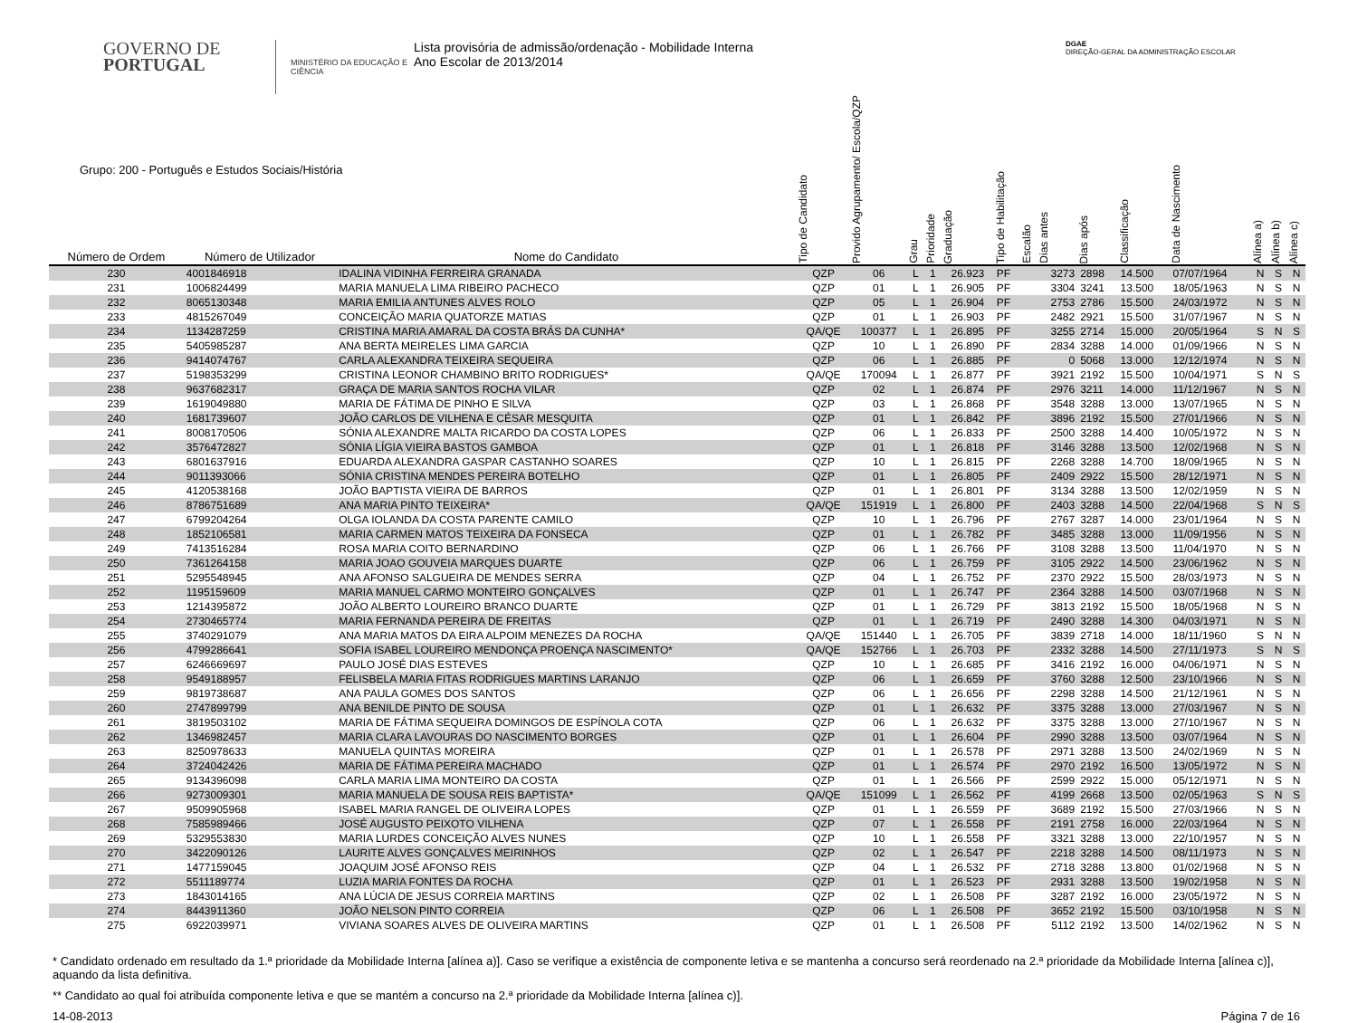GOVERNO DE
PORTUGAL
MINISTÉRIO DA EDUCAÇÃO E CIÊNCIA
Lista provisória de admissão/ordenação - Mobilidade Interna
Ano Escolar de 2013/2014
DGAE
DIREÇÃO-GERAL DA ADMINISTRAÇÃO ESCOLAR
| Grupo: 200 - Português e Estudos Sociais/História | | | Tipo de Candidato | Provido Agrupamento/ Escola/QZP | Grau | Prioridade | Graduação | Tipo de Habilitação | Escalão | Dias antes | Dias após | Classificação | Data de Nascimento | Alínea a) | Alínea b) | Alínea c) |
| --- | --- | --- | --- | --- | --- | --- | --- | --- | --- | --- | --- | --- | --- | --- | --- | --- |
| Número de Ordem | Número de Utilizador | Nome do Candidato | | | | | | | | | | | | | | |
| 230 | 4001846918 | IDALINA VIDINHA FERREIRA GRANADA | QZP | 06 | L | 1 | 26.923 | PF | | 3273 | 2898 | 14.500 | 07/07/1964 | N | S | N |
| 231 | 1006824499 | MARIA MANUELA LIMA RIBEIRO PACHECO | QZP | 01 | L | 1 | 26.905 | PF | | 3304 | 3241 | 13.500 | 18/05/1963 | N | S | N |
| 232 | 8065130348 | MARIA EMILIA ANTUNES ALVES ROLO | QZP | 05 | L | 1 | 26.904 | PF | | 2753 | 2786 | 15.500 | 24/03/1972 | N | S | N |
| 233 | 4815267049 | CONCEIÇÃO MARIA QUATORZE MATIAS | QZP | 01 | L | 1 | 26.903 | PF | | 2482 | 2921 | 15.500 | 31/07/1967 | N | S | N |
| 234 | 1134287259 | CRISTINA MARIA AMARAL DA COSTA BRÁS DA CUNHA* | QA/QE | 100377 | L | 1 | 26.895 | PF | | 3255 | 2714 | 15.000 | 20/05/1964 | S | N | S |
| 235 | 5405985287 | ANA BERTA MEIRELES LIMA GARCIA | QZP | 10 | L | 1 | 26.890 | PF | | 2834 | 3288 | 14.000 | 01/09/1966 | N | S | N |
| 236 | 9414074767 | CARLA ALEXANDRA TEIXEIRA SEQUEIRA | QZP | 06 | L | 1 | 26.885 | PF | | 0 | 5068 | 13.000 | 12/12/1974 | N | S | N |
| 237 | 5198353299 | CRISTINA LEONOR CHAMBINO BRITO RODRIGUES* | QA/QE | 170094 | L | 1 | 26.877 | PF | | 3921 | 2192 | 15.500 | 10/04/1971 | S | N | S |
| 238 | 9637682317 | GRAÇA DE MARIA SANTOS ROCHA VILAR | QZP | 02 | L | 1 | 26.874 | PF | | 2976 | 3211 | 14.000 | 11/12/1967 | N | S | N |
| 239 | 1619049880 | MARIA DE FÁTIMA DE PINHO E SILVA | QZP | 03 | L | 1 | 26.868 | PF | | 3548 | 3288 | 13.000 | 13/07/1965 | N | S | N |
| 240 | 1681739607 | JOÃO CARLOS DE VILHENA E CÉSAR MESQUITA | QZP | 01 | L | 1 | 26.842 | PF | | 3896 | 2192 | 15.500 | 27/01/1966 | N | S | N |
| 241 | 8008170506 | SÓNIA ALEXANDRE MALTA RICARDO DA COSTA LOPES | QZP | 06 | L | 1 | 26.833 | PF | | 2500 | 3288 | 14.400 | 10/05/1972 | N | S | N |
| 242 | 3576472827 | SÓNIA LÍGIA VIEIRA BASTOS GAMBOA | QZP | 01 | L | 1 | 26.818 | PF | | 3146 | 3288 | 13.500 | 12/02/1968 | N | S | N |
| 243 | 6801637916 | EDUARDA ALEXANDRA GASPAR CASTANHO SOARES | QZP | 10 | L | 1 | 26.815 | PF | | 2268 | 3288 | 14.700 | 18/09/1965 | N | S | N |
| 244 | 9011393066 | SÓNIA CRISTINA MENDES PEREIRA BOTELHO | QZP | 01 | L | 1 | 26.805 | PF | | 2409 | 2922 | 15.500 | 28/12/1971 | N | S | N |
| 245 | 4120538168 | JOÃO BAPTISTA VIEIRA DE BARROS | QZP | 01 | L | 1 | 26.801 | PF | | 3134 | 3288 | 13.500 | 12/02/1959 | N | S | N |
| 246 | 8786751689 | ANA MARIA PINTO TEIXEIRA* | QA/QE | 151919 | L | 1 | 26.800 | PF | | 2403 | 3288 | 14.500 | 22/04/1968 | S | N | S |
| 247 | 6799204264 | OLGA IOLANDA DA COSTA PARENTE CAMILO | QZP | 10 | L | 1 | 26.796 | PF | | 2767 | 3287 | 14.000 | 23/01/1964 | N | S | N |
| 248 | 1852106581 | MARIA CARMEN MATOS TEIXEIRA DA FONSECA | QZP | 01 | L | 1 | 26.782 | PF | | 3485 | 3288 | 13.000 | 11/09/1956 | N | S | N |
| 249 | 7413516284 | ROSA MARIA COITO BERNARDINO | QZP | 06 | L | 1 | 26.766 | PF | | 3108 | 3288 | 13.500 | 11/04/1970 | N | S | N |
| 250 | 7361264158 | MARIA JOAO GOUVEIA MARQUES DUARTE | QZP | 06 | L | 1 | 26.759 | PF | | 3105 | 2922 | 14.500 | 23/06/1962 | N | S | N |
| 251 | 5295548945 | ANA AFONSO SALGUEIRA DE MENDES SERRA | QZP | 04 | L | 1 | 26.752 | PF | | 2370 | 2922 | 15.500 | 28/03/1973 | N | S | N |
| 252 | 1195159609 | MARIA MANUEL CARMO MONTEIRO GONÇALVES | QZP | 01 | L | 1 | 26.747 | PF | | 2364 | 3288 | 14.500 | 03/07/1968 | N | S | N |
| 253 | 1214395872 | JOÃO ALBERTO LOUREIRO BRANCO DUARTE | QZP | 01 | L | 1 | 26.729 | PF | | 3813 | 2192 | 15.500 | 18/05/1968 | N | S | N |
| 254 | 2730465774 | MARIA FERNANDA PEREIRA DE FREITAS | QZP | 01 | L | 1 | 26.719 | PF | | 2490 | 3288 | 14.300 | 04/03/1971 | N | S | N |
| 255 | 3740291079 | ANA MARIA MATOS DA EIRA ALPOIM MENEZES DA ROCHA | QA/QE | 151440 | L | 1 | 26.705 | PF | | 3839 | 2718 | 14.000 | 18/11/1960 | S | N | N |
| 256 | 4799286641 | SOFIA ISABEL LOUREIRO MENDONÇA PROENÇA NASCIMENTO* | QA/QE | 152766 | L | 1 | 26.703 | PF | | 2332 | 3288 | 14.500 | 27/11/1973 | S | N | S |
| 257 | 6246669697 | PAULO JOSÉ DIAS ESTEVES | QZP | 10 | L | 1 | 26.685 | PF | | 3416 | 2192 | 16.000 | 04/06/1971 | N | S | N |
| 258 | 9549188957 | FELISBELA MARIA FITAS RODRIGUES MARTINS LARANJO | QZP | 06 | L | 1 | 26.659 | PF | | 3760 | 3288 | 12.500 | 23/10/1966 | N | S | N |
| 259 | 9819738687 | ANA PAULA GOMES DOS SANTOS | QZP | 06 | L | 1 | 26.656 | PF | | 2298 | 3288 | 14.500 | 21/12/1961 | N | S | N |
| 260 | 2747899799 | ANA BENILDE PINTO DE SOUSA | QZP | 01 | L | 1 | 26.632 | PF | | 3375 | 3288 | 13.000 | 27/03/1967 | N | S | N |
| 261 | 3819503102 | MARIA DE FÁTIMA SEQUEIRA DOMINGOS DE ESPÍNOLA COTA | QZP | 06 | L | 1 | 26.632 | PF | | 3375 | 3288 | 13.000 | 27/10/1967 | N | S | N |
| 262 | 1346982457 | MARIA CLARA LAVOURAS DO NASCIMENTO BORGES | QZP | 01 | L | 1 | 26.604 | PF | | 2990 | 3288 | 13.500 | 03/07/1964 | N | S | N |
| 263 | 8250978633 | MANUELA QUINTAS MOREIRA | QZP | 01 | L | 1 | 26.578 | PF | | 2971 | 3288 | 13.500 | 24/02/1969 | N | S | N |
| 264 | 3724042426 | MARIA DE FÁTIMA PEREIRA MACHADO | QZP | 01 | L | 1 | 26.574 | PF | | 2970 | 2192 | 16.500 | 13/05/1972 | N | S | N |
| 265 | 9134396098 | CARLA MARIA LIMA MONTEIRO DA COSTA | QZP | 01 | L | 1 | 26.566 | PF | | 2599 | 2922 | 15.000 | 05/12/1971 | N | S | N |
| 266 | 9273009301 | MARIA MANUELA DE SOUSA REIS BAPTISTA* | QA/QE | 151099 | L | 1 | 26.562 | PF | | 4199 | 2668 | 13.500 | 02/05/1963 | S | N | S |
| 267 | 9509905968 | ISABEL MARIA RANGEL DE OLIVEIRA LOPES | QZP | 01 | L | 1 | 26.559 | PF | | 3689 | 2192 | 15.500 | 27/03/1966 | N | S | N |
| 268 | 7585989466 | JOSÉ AUGUSTO PEIXOTO VILHENA | QZP | 07 | L | 1 | 26.558 | PF | | 2191 | 2758 | 16.000 | 22/03/1964 | N | S | N |
| 269 | 5329553830 | MARIA LURDES CONCEIÇÃO ALVES NUNES | QZP | 10 | L | 1 | 26.558 | PF | | 3321 | 3288 | 13.000 | 22/10/1957 | N | S | N |
| 270 | 3422090126 | LAURITE ALVES GONÇALVES MEIRINHOS | QZP | 02 | L | 1 | 26.547 | PF | | 2218 | 3288 | 14.500 | 08/11/1973 | N | S | N |
| 271 | 1477159045 | JOAQUIM JOSÉ AFONSO REIS | QZP | 04 | L | 1 | 26.532 | PF | | 2718 | 3288 | 13.800 | 01/02/1968 | N | S | N |
| 272 | 5511189774 | LUZIA MARIA FONTES DA ROCHA | QZP | 01 | L | 1 | 26.523 | PF | | 2931 | 3288 | 13.500 | 19/02/1958 | N | S | N |
| 273 | 1843014165 | ANA LÚCIA DE JESUS CORREIA MARTINS | QZP | 02 | L | 1 | 26.508 | PF | | 3287 | 2192 | 16.000 | 23/05/1972 | N | S | N |
| 274 | 8443911360 | JOÃO NELSON PINTO CORREIA | QZP | 06 | L | 1 | 26.508 | PF | | 3652 | 2192 | 15.500 | 03/10/1958 | N | S | N |
| 275 | 6922039971 | VIVIANA SOARES ALVES DE OLIVEIRA MARTINS | QZP | 01 | L | 1 | 26.508 | PF | | 5112 | 2192 | 13.500 | 14/02/1962 | N | S | N |
* Candidato ordenado em resultado da 1.ª prioridade da Mobilidade Interna [alínea a)]. Caso se verifique a existência de componente letiva e se mantenha a concurso será reordenado na 2.ª prioridade da Mobilidade Interna [alínea c)], aquando da lista definitiva.
** Candidato ao qual foi atribuída componente letiva e que se mantém a concurso na 2.ª prioridade da Mobilidade Interna [alínea c)].
14-08-2013 Página 7 de 16